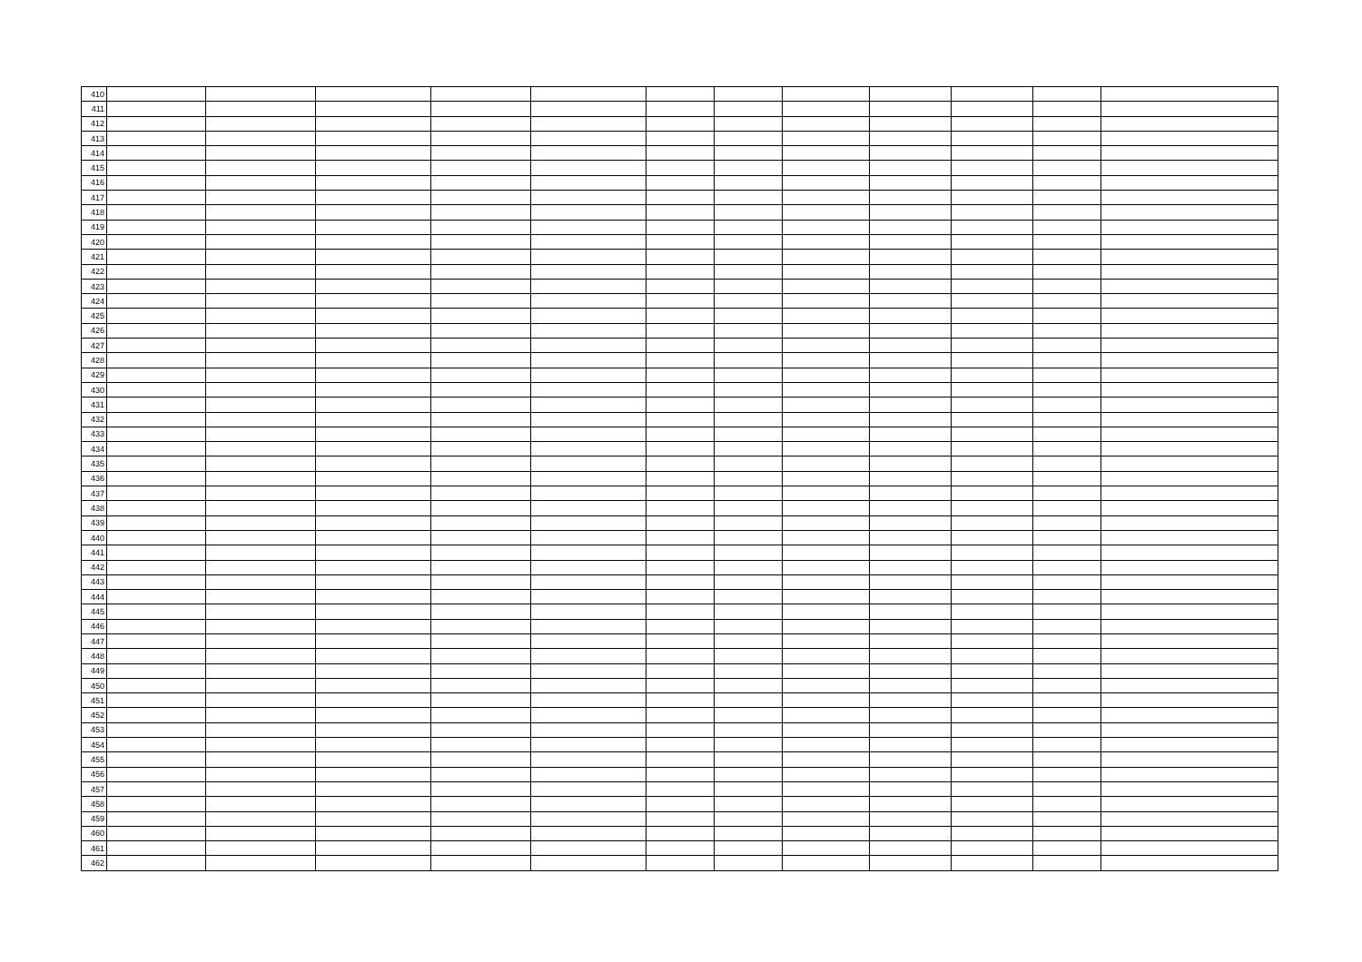| 410 | | | | | | | | | | | | |
| 411 | | | | | | | | | | | | |
| 412 | | | | | | | | | | | | |
| 413 | | | | | | | | | | | | |
| 414 | | | | | | | | | | | | |
| 415 | | | | | | | | | | | | |
| 416 | | | | | | | | | | | | |
| 417 | | | | | | | | | | | | |
| 418 | | | | | | | | | | | | |
| 419 | | | | | | | | | | | | |
| 420 | | | | | | | | | | | | |
| 421 | | | | | | | | | | | | |
| 422 | | | | | | | | | | | | |
| 423 | | | | | | | | | | | | |
| 424 | | | | | | | | | | | | |
| 425 | | | | | | | | | | | | |
| 426 | | | | | | | | | | | | |
| 427 | | | | | | | | | | | | |
| 428 | | | | | | | | | | | | |
| 429 | | | | | | | | | | | | |
| 430 | | | | | | | | | | | | |
| 431 | | | | | | | | | | | | |
| 432 | | | | | | | | | | | | |
| 433 | | | | | | | | | | | | |
| 434 | | | | | | | | | | | | |
| 435 | | | | | | | | | | | | |
| 436 | | | | | | | | | | | | |
| 437 | | | | | | | | | | | | |
| 438 | | | | | | | | | | | | |
| 439 | | | | | | | | | | | | |
| 440 | | | | | | | | | | | | |
| 441 | | | | | | | | | | | | |
| 442 | | | | | | | | | | | | |
| 443 | | | | | | | | | | | | |
| 444 | | | | | | | | | | | | |
| 445 | | | | | | | | | | | | |
| 446 | | | | | | | | | | | | |
| 447 | | | | | | | | | | | | |
| 448 | | | | | | | | | | | | |
| 449 | | | | | | | | | | | | |
| 450 | | | | | | | | | | | | |
| 451 | | | | | | | | | | | | |
| 452 | | | | | | | | | | | | |
| 453 | | | | | | | | | | | | |
| 454 | | | | | | | | | | | | |
| 455 | | | | | | | | | | | | |
| 456 | | | | | | | | | | | | |
| 457 | | | | | | | | | | | | |
| 458 | | | | | | | | | | | | |
| 459 | | | | | | | | | | | | |
| 460 | | | | | | | | | | | | |
| 461 | | | | | | | | | | | | |
| 462 | | | | | | | | | | | | |